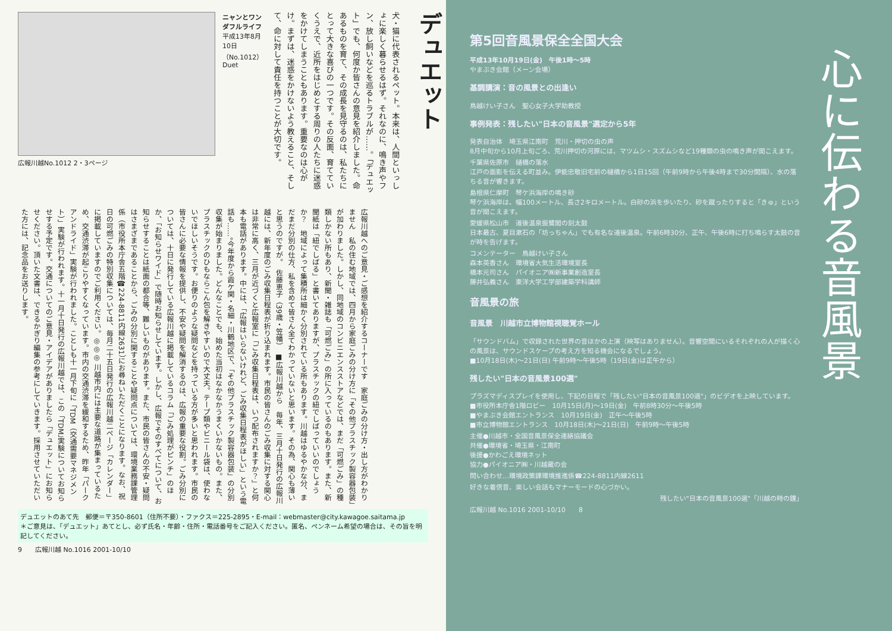広報川越No.1012 2・3ページ
ニャンとワンダフルライフ
平成13年8月10日（No.1012）
Duet
犬・猫に代表されるペット。本来は、人間といっしょに楽しく暮らせるはず。それなのに、鳴き声やフン、放し飼いなどを巡るトラブルが……。「デュエット」でも、何度か皆さんの意見を紹介しました。命あるものを育て、その成長を見守るのは、私たちにとって大きな喜びの一つです。その反面、育てていくうえで、近所をはじめとする周りの人たちに迷惑をかけてしまうこともあります。重要なのは心がけ。まずは、迷惑をかけないよう教えること、そして、命に対して責任を持つことが大切です。
デュエット
広報川越へのご意見・ご感想を紹介するコーナーです　家庭ごみの分け方・出し方がわかりません　私の住む地域では、四月から家庭ごみの分け方に「その他プラスチック製容器包装」が加わりました。しかし、同地域のコンビニエンスストアなどでは、まだ「可燃ごみ」の種類しかない所もあり、新聞・雑誌も「可燃ごみ」の所に入っているのもあります。また、新聞紙は「紐でしばる」と書いてありますが、プラスチックの紐でしばっていいのでしょうか？　地域によって集積所は細かく分別されている所もあります。川越はゆるやかな分、まだまだ分別の仕方、私を含めて皆さん全てわかっていないと思います。その為、関心も薄いと思うのですが。　佐藤恵子（39歳・笠幡）　■広報川越から　毎年、三月十日発行の広報川越には、新年度のごみ収集日程表が折り込まれます。市民の皆さんのごみ収集に対する関心は非常に高く、三月が近づくと広報室に「ごみ収集日程表は、いつ配布されますか？」と何本も電話があります。中には、「広報はいらないけれど、ごみ収集日程表がほしい」という電話も……。今年度から霞ケ関・名細・川鶴地区で、「その他プラスチック製容器包装」の分別収集が始まりました。どんなことでも、始めた当初はなかなかうまくいかないもの。また、プラスチックのひもならこん包を解きやすいので大丈夫。テープ類やビニール袋は、使わないでほしいそうです。お便りのような疑問などを持っている方が多いと思われます。市民の皆さんに必要な情報を提供し、不安や疑問を解消するのは、広報の重要な役割。ごみ分別については、十日に発行している広報川越に掲載しているコラム「ごみ処理がピンチ」のほか、「お知らせワイド」で随時お知らせしています。しかし、広報でそのすべてについて、お知らせすることは紙面の都合等、難しいものがあります。また、市民の皆さんの不安・疑問はさまざまであることから、ごみの分別に関することや疑問点については、環境業務課管理係（市役所本庁舎五階☎224-8811内線2631）にお尋ねいただくことになります。なお、祝日の可燃ごみの特別収集については、毎月二十五日発行の広報川越二ページ「カレンダー」に掲載していますのでご利用ください。◎◎◎ 川越市内には主要な道路が集まっているため、交通渋滞が起こりやすくなっています。市内の交通渋滞を緩和するため、昨年「パークアンドライド」実験が行われました。ことしも十一月下旬に「TDM（交通需要マネジメント）」実験が行われます。十一月十日発行の広報川越では、この「TDM」実験についてお知らせする予定です。交通についてのご意見・アイデアがありましたら「デュエット」にお知らせください。頂いた文書は、できるかぎり編集の参考にしていきます。採用させていただいた方には、記念品をお送りします。
デュエットのあて先　郵便＝〒350-8601（住所不要）・ファクス＝225-2895・E-mail：webmaster@city.kawagoe.saitama.jp
＊ご意見は、「デュエット」あてとし、必ず氏名・年齢・住所・電話番号をご記入ください。匿名、ペンネーム希望の場合は、その旨を明記してください。
9　　広報川越 No.1016 2001-10/10
心に伝わる音風景
第5回音風景保全全国大会
平成13年10月19日(金)　午後1時～5時
やまぶき会館（メーン会場）
基調講演：音の風景との出逢い
鳥越けい子さん　聖心女子大学助教授
事例発表：残したい"日本の音風景"選定から5年
発表自治体　埼玉県江南町　荒川・押切の虫の声
8月中旬から10月上旬ごろ、荒川押切の河原には、マツムシ・スズムシなど19種類の虫の鳴き声が聞こえます。
千葉県佐原市　樋橋の落水
江戸の面影を伝える町並み。伊能忠敬旧宅前の樋橋から1日15回（午前9時から午後4時まで30分間隔）、水の落ちる音が響きます。
島根県仁摩町　琴ケ浜海岸の鳴き砂
琴ケ浜海岸は、幅100メートル、長さ2キロメートル。白砂の浜を歩いたり、砂を蹴ったりすると「きゅ」という音が聞こえます。
愛媛県松山市　道後温泉振鷺閣の刻太鼓
日本最古、夏目漱石の「坊っちゃん」でも有名な道後温泉。午前6時30分、正午、午後6時に打ち鳴らす太鼓の音が時を告げます。
コメンテーター　鳥越けい子さん
森本英香さん　環境省大気生活環境室長
橋本元司さん　パイオニア㈱新事業創造室長
藤井弘義さん　東洋大学工学部建築学科講師
音風景の旅
音風景　川越市立博物館視聴覚ホール
「サウンドバム」で収録された世界の音ほかの上演（映写はありません）。音響空間にいるそれぞれの人が描く心の風景は、サウンドスケープの考え方を知る機会になるでしょう。
■10月18日(木)～21日(日) 午前9時～午後5時（19日(金)は正午から）
残したい"日本の音風景100選"
プラズマディスプレイを使用し、下記の日程で「残したい"日本の音風景100選"」のビデオを上映しています。
■市役所本庁舎1階ロビー　10月15日(月)～19日(金)　午前8時30分～午後5時
■やまぶき会館エントランス　10月19日(金)　正午～午後5時
■市立博物館エントランス　10月18日(木)～21日(日)　午前9時～午後5時
主催●川越市・全国音風景保全連絡協議会
共催●環境省・埼玉県・江南町
後援●かわごえ環境ネット
協力●パイオニア㈱・川越蔵の会
問い合わせ…環境政策課環境推進係☎224-8811内線2611
好きな着信音、楽しい会話もマナーモードの心づかい。
残したい"日本の音風景100選"「川越の時の鐘」
広報川越 No.1016 2001-10/10　　8